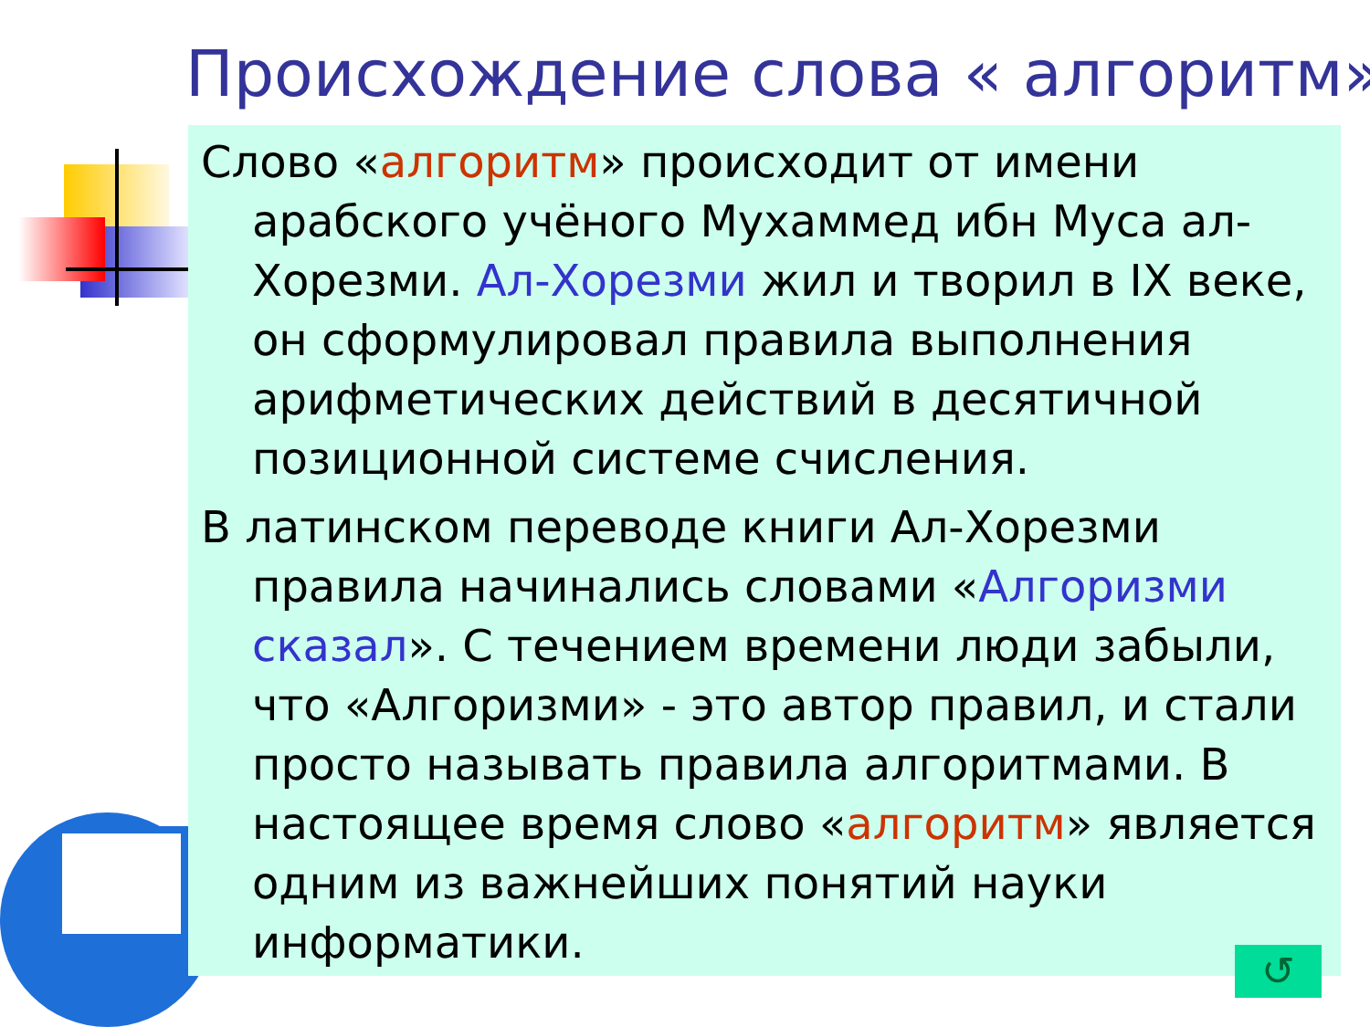Происхождение слова « алгоритм»
Слово «алгоритм» происходит от имени арабского учёного Мухаммед ибн Муса ал-Хорезми. Ал-Хорезми жил и творил в IX веке, он сформулировал правила выполнения арифметических действий в десятичной позиционной системе счисления.
В латинском переводе книги Ал-Хорезми правила начинались словами «Алгоризми сказал». С течением времени люди забыли, что «Алгоризми» - это автор правил, и стали просто называть правила алгоритмами. В настоящее время слово «алгоритм» является одним из важнейших понятий науки информатики.
↺